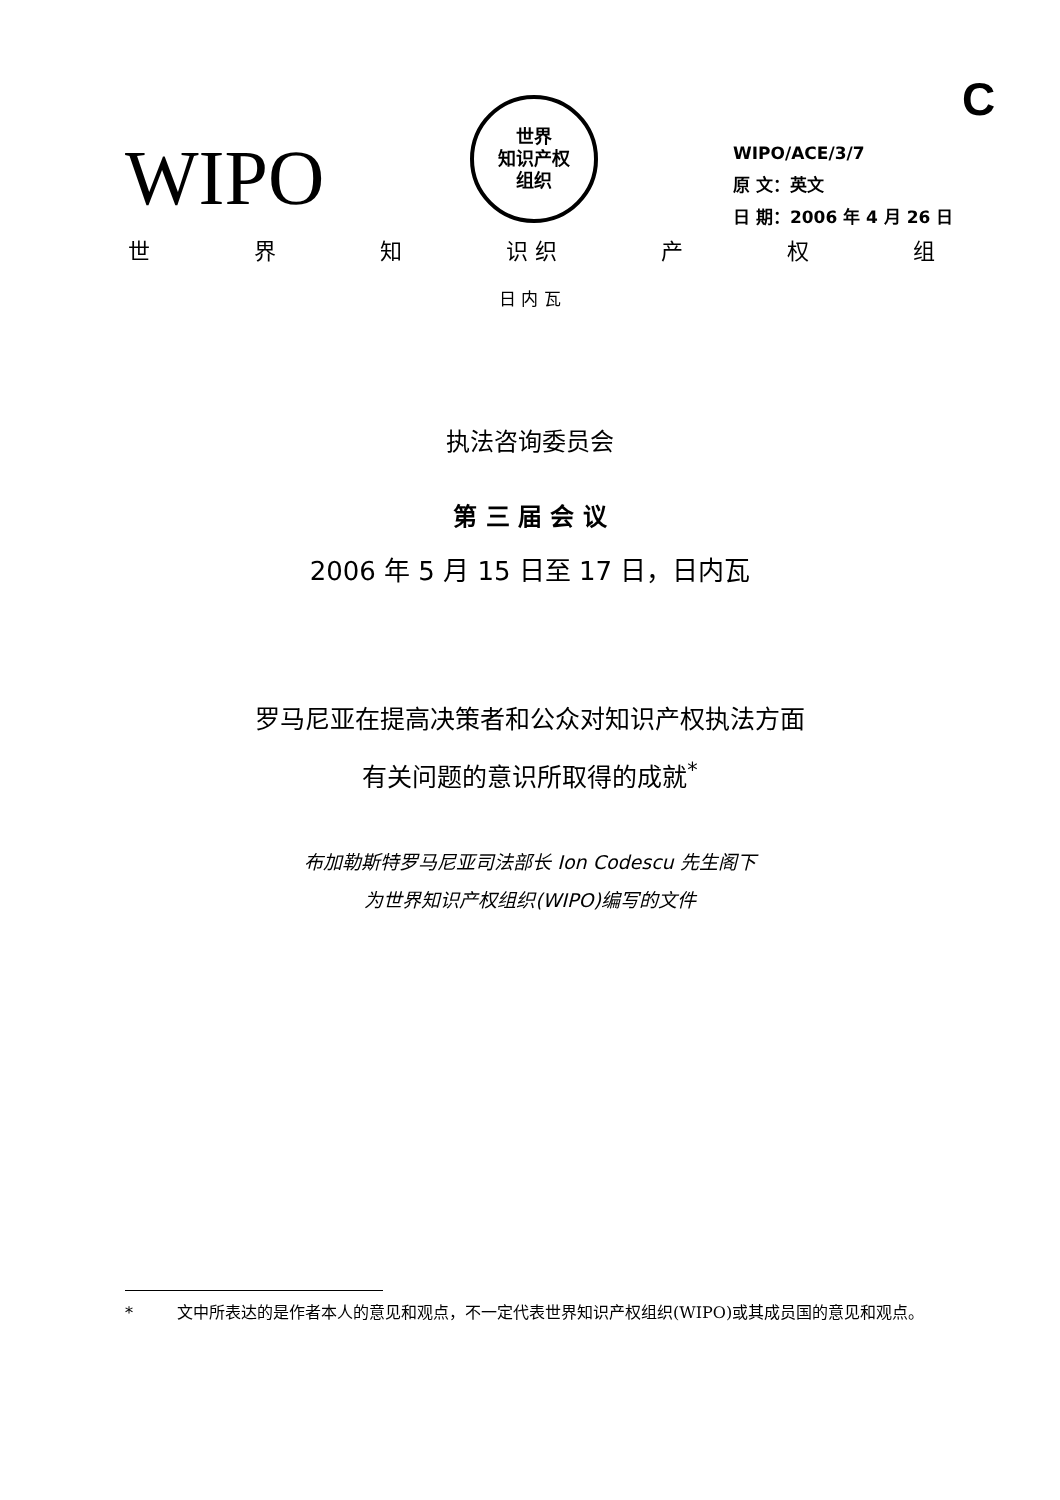C
WIPO
世界
知识产权
组织
WIPO/ACE/3/7
原 文：英文
日 期：2006 年 4 月 26 日
世 界 知 识 织 产 权 组
日 内 瓦
执法咨询委员会
第 三 届 会 议
2006 年 5 月 15 日至 17 日，日内瓦
罗马尼亚在提高决策者和公众对知识产权执法方面
有关问题的意识所取得的成就<sup>*</sup>
布加勒斯特罗马尼亚司法部长 Ion Codescu 先生阁下
为世界知识产权组织(WIPO)编写的文件
* 文中所表达的是作者本人的意见和观点，不一定代表世界知识产权组织(WIPO)或其成员国的意见和观点。